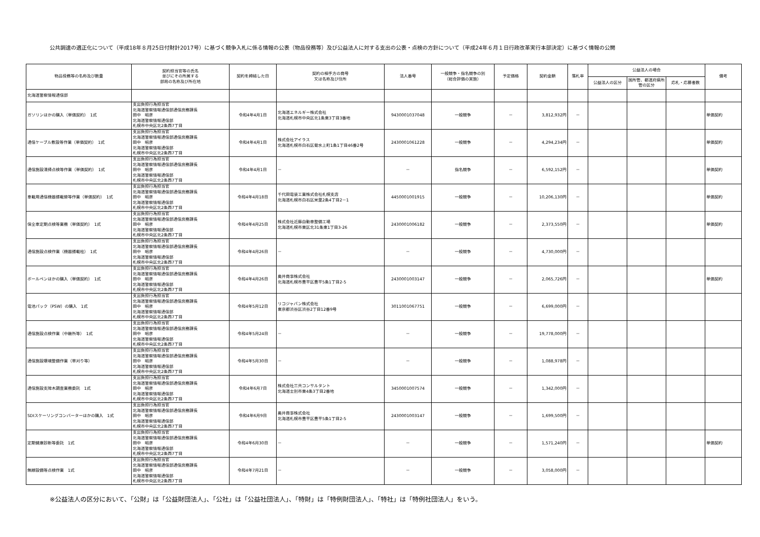公共調達の適正化について（平成18年８月25日付財計2017号）に基づく競争入札に係る情報の公表（物品役務等）及び公益法人に対する支出の公表・点検の方針について（平成24年６月１日行政改革実行本部決定）に基づく情報の公開
| 物品役務等の名称及び数量 | 契約担当官等の氏名 並びにその所属する 部局の名称及び所在地 | 契約を締結した日 | 契約の相手方の商号 又は名称及び住所 | 法人番号 | 一般競争・指名競争の別 （総合評価の実施） | 予定価格 | 契約金額 | 落札率 | 公益法人の場合 | | | 備考 |
| --- | --- | --- | --- | --- | --- | --- | --- | --- | --- | --- | --- | --- |
| | | | | | | | | | 公益法人の区分 | 国所管、都道府県所管の区分 | 応札・応募者数 | |
| 北海道警察情報通信部 | | | | | | | | | | | | |
| ガソリンほかの購入（単価契約） 1式 | 支出負担行為担当官 北海道警察情報通信部通信庶務課長 田中 昭彦 北海道警察情報通信部 札幌市中央区北2条西7丁目 | 令和4年4月1日 | 北海道エネルギー株式会社 北海道札幌市中央区北1条東3丁目3番地 | 9430001037048 | 一般競争 | － | 3,812,932円 | － | | | | 単価契約 |
| 通信ケーブル敷設等作業（単価契約） 1式 | 支出負担行為担当官 北海道警察情報通信部通信庶務課長 田中 昭彦 北海道警察情報通信部 札幌市中央区北2条西7丁目 | 令和4年4月1日 | 株式会社アイラス 北海道札幌市白石区菊水上町1条1丁目46番2号 | 2430001061228 | 一般競争 | － | 4,294,234円 | － | | | | 単価契約 |
| 通信施設清掃点検等作業（単価契約） 1式 | 支出負担行為担当官 北海道警察情報通信部通信庶務課長 田中 昭彦 北海道警察情報通信部 札幌市中央区北2条西7丁目 | 令和4年4月1日 | － | － | 指名競争 | － | 6,592,152円 | － | | | | 単価契約 |
| 車載用通信機器搭載替等作業（単価契約） 1式 | 支出負担行為担当官 北海道警察情報通信部通信庶務課長 田中 昭彦 北海道警察情報通信部 札幌市中央区北2条西7丁目 | 令和4年4月18日 | 千代田電装工業株式会社札幌支店 北海道札幌市白石区米里2条4丁目2－1 | 4450001001915 | 一般競争 | － | 10,206,130円 | － | | | | 単価契約 |
| 保全車定期点検等業務（単価契約） 1式 | 支出負担行為担当官 北海道警察情報通信部通信庶務課長 田中 昭彦 北海道警察情報通信部 札幌市中央区北2条西7丁目 | 令和4年4月25日 | 株式会社近藤自動車整備工場 北海道札幌市東区北31条東1丁目3-26 | 2430001006182 | 一般競争 | － | 2,373,550円 | － | | | | 単価契約 |
| 通信施設点検作業（機器搭載柱） 1式 | 支出負担行為担当官 北海道警察情報通信部通信庶務課長 田中 昭彦 北海道警察情報通信部 札幌市中央区北2条西7丁目 | 令和4年4月26日 | － | － | 一般競争 | － | 4,730,000円 | － | | | | |
| ボールペンほかの購入（単価契約） 1式 | 支出負担行為担当官 北海道警察情報通信部通信庶務課長 田中 昭彦 北海道警察情報通信部 札幌市中央区北2条西7丁目 | 令和4年4月26日 | 奥井商事株式会社 北海道札幌市豊平区豊平5条1丁目2-5 | 2430001003147 | 一般競争 | － | 2,065,726円 | － | | | | 単価契約 |
| 電池パック（PSW）の購入 1式 | 支出負担行為担当官 北海道警察情報通信部通信庶務課長 田中 昭彦 北海道警察情報通信部 札幌市中央区北2条西7丁目 | 令和4年5月12日 | リコジャパン株式会社 東京都渋谷区渋谷2丁目12番9号 | 3011001067751 | 一般競争 | － | 6,699,000円 | － | | | | |
| 通信施設点検作業（中継所等） 1式 | 支出負担行為担当官 北海道警察情報通信部通信庶務課長 田中 昭彦 北海道警察情報通信部 札幌市中央区北2条西7丁目 | 令和4年5月24日 | － | － | 一般競争 | － | 19,778,000円 | － | | | | |
| 通信施設環境整備作業（草刈り等） | 支出負担行為担当官 北海道警察情報通信部通信庶務課長 田中 昭彦 北海道警察情報通信部 札幌市中央区北2条西7丁目 | 令和4年5月30日 | － | － | 一般競争 | － | 1,088,978円 | － | | | | |
| 通信施設支障木調査業務委託 1式 | 支出負担行為担当官 北海道警察情報通信部通信庶務課長 田中 昭彦 北海道警察情報通信部 札幌市中央区北2条西7丁目 | 令和4年6月7日 | 株式会社三共コンサルタント 北海道士別市東4条3丁目2番地 | 3450001007574 | 一般競争 | － | 1,342,000円 | － | | | | |
| SDIスケーリングコンバーターほかの購入 1式 | 支出負担行為担当官 北海道警察情報通信部通信庶務課長 田中 昭彦 北海道警察情報通信部 札幌市中央区北2条西7丁目 | 令和4年6月9日 | 奥井商事株式会社 北海道札幌市豊平区豊平5条1丁目2-5 | 2430001003147 | 一般競争 | － | 1,699,500円 | － | | | | |
| 定期健康診断等委託 1式 | 支出負担行為担当官 北海道警察情報通信部通信庶務課長 田中 昭彦 北海道警察情報通信部 札幌市中央区北2条西7丁目 | 令和4年6月30日 | － | － | 一般競争 | － | 1,571,240円 | － | | | | 単価契約 |
| 無線設備等点検作業 1式 | 支出負担行為担当官 北海道警察情報通信部通信庶務課長 田中 昭彦 北海道警察情報通信部 札幌市中央区北2条西7丁目 | 令和4年7月21日 | － | － | 一般競争 | － | 3,058,000円 | － | | | | |
※公益法人の区分において、「公財」は「公益財団法人」、「公社」は「公益社団法人」、「特財」は「特例財団法人」、「特社」は「特例社団法人」をいう。